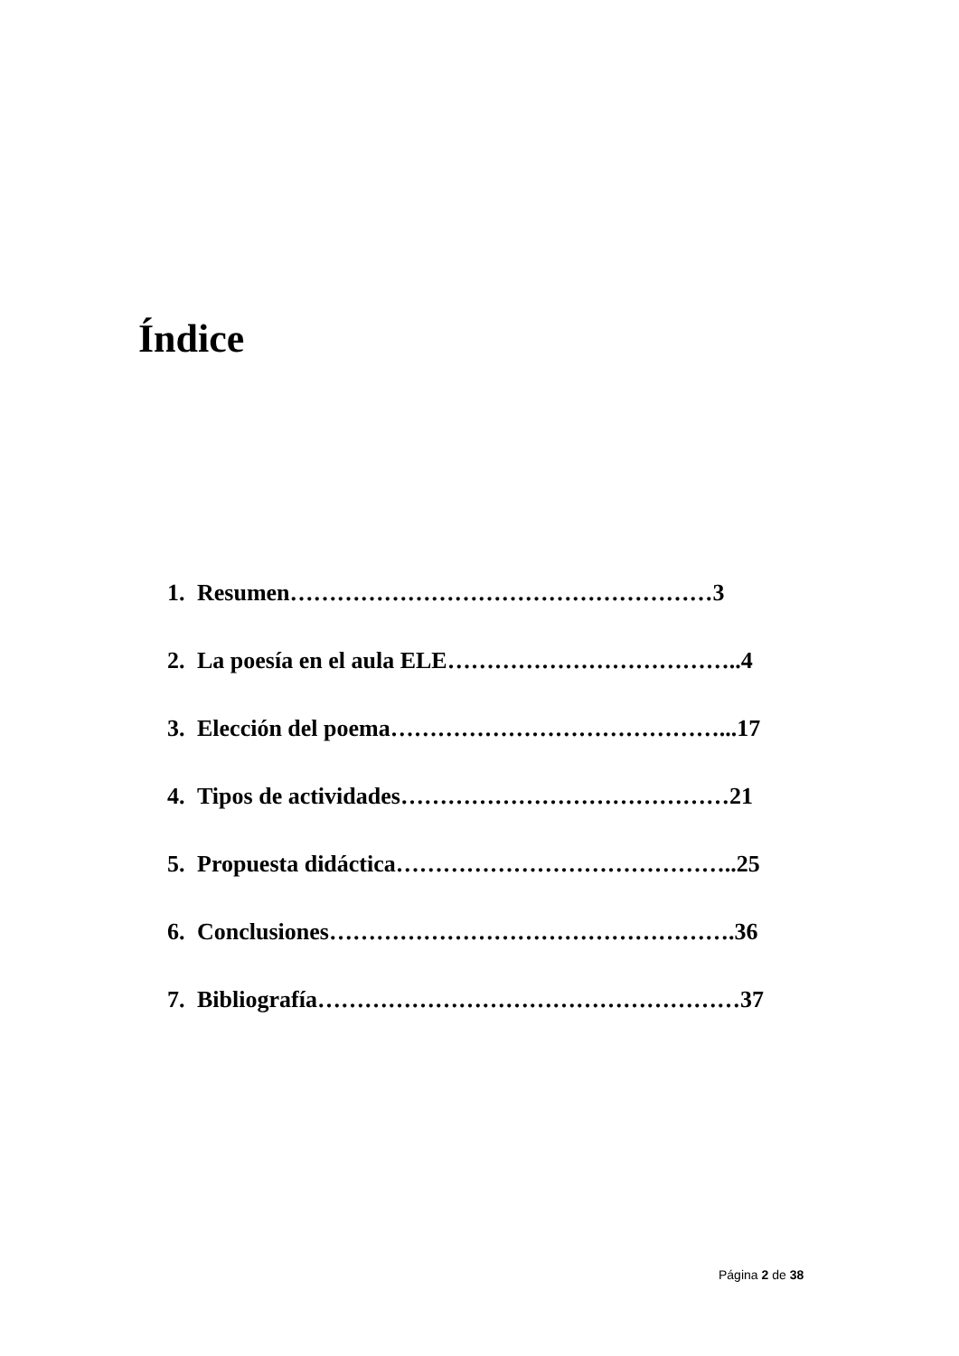Índice
1. Resumen………………………………………………3
2. La poesía en el aula ELE………………………………..4
3. Elección del poema……………………………………...17
4. Tipos de actividades……………………………………21
5. Propuesta didáctica……………………………………..25
6. Conclusiones…………………………………………….36
7. Bibliografía………………………………………………37
Página 2 de 38